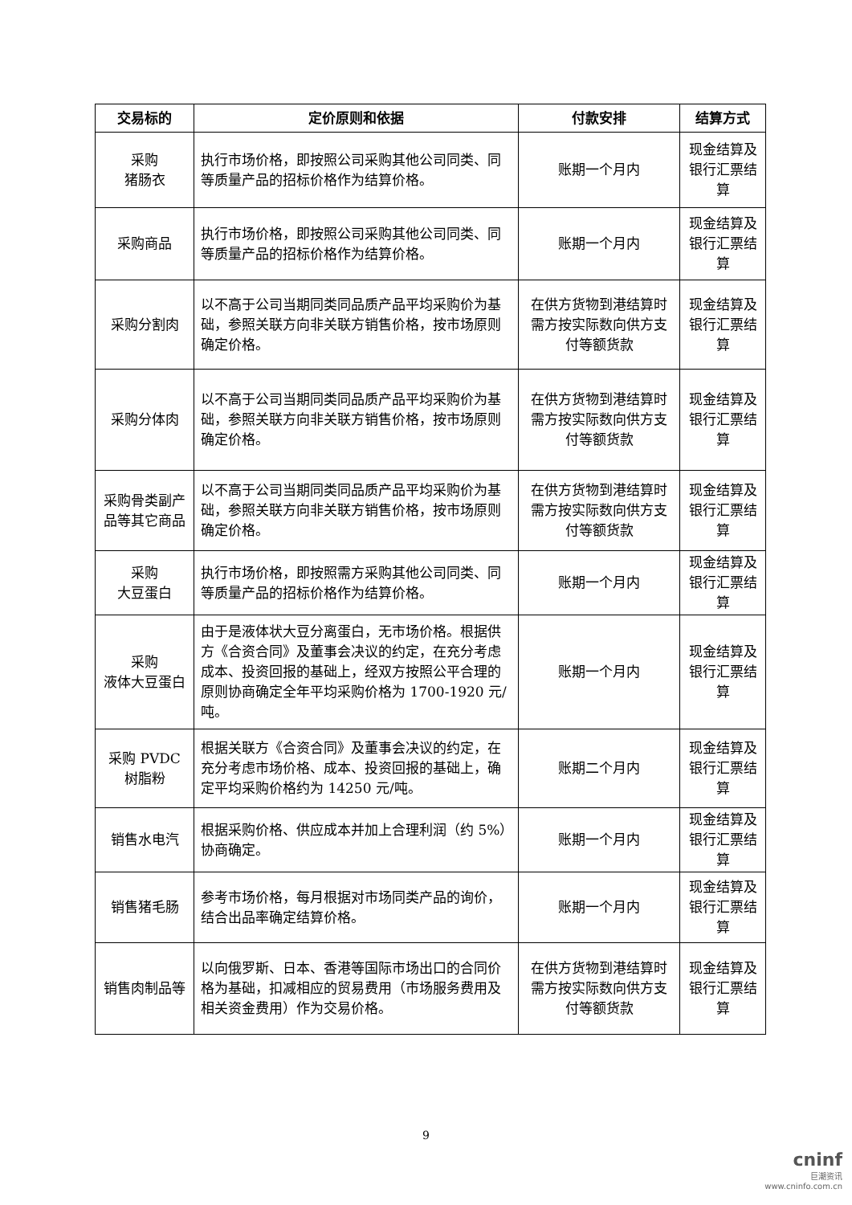| 交易标的 | 定价原则和依据 | 付款安排 | 结算方式 |
| --- | --- | --- | --- |
| 采购 猪肠衣 | 执行市场价格，即按照公司采购其他公司同类、同等质量产品的招标价格作为结算价格。 | 账期一个月内 | 现金结算及银行汇票结算 |
| 采购商品 | 执行市场价格，即按照公司采购其他公司同类、同等质量产品的招标价格作为结算价格。 | 账期一个月内 | 现金结算及银行汇票结算 |
| 采购分割肉 | 以不高于公司当期同类同品质产品平均采购价为基础，参照关联方向非关联方销售价格，按市场原则确定价格。 | 在供方货物到港结算时需方按实际数向供方支付等额货款 | 现金结算及银行汇票结算 |
| 采购分体肉 | 以不高于公司当期同类同品质产品平均采购价为基础，参照关联方向非关联方销售价格，按市场原则确定价格。 | 在供方货物到港结算时需方按实际数向供方支付等额货款 | 现金结算及银行汇票结算 |
| 采购骨类副产品等其它商品 | 以不高于公司当期同类同品质产品平均采购价为基础，参照关联方向非关联方销售价格，按市场原则确定价格。 | 在供方货物到港结算时需方按实际数向供方支付等额货款 | 现金结算及银行汇票结算 |
| 采购 大豆蛋白 | 执行市场价格，即按照需方采购其他公司同类、同等质量产品的招标价格作为结算价格。 | 账期一个月内 | 现金结算及银行汇票结算 |
| 采购 液体大豆蛋白 | 由于是液体状大豆分离蛋白，无市场价格。根据供方《合资合同》及董事会决议的约定，在充分考虑成本、投资回报的基础上，经双方按照公平合理的原则协商确定全年平均采购价格为 1700-1920 元/吨。 | 账期一个月内 | 现金结算及银行汇票结算 |
| 采购 PVDC 树脂粉 | 根据关联方《合资合同》及董事会决议的约定，在充分考虑市场价格、成本、投资回报的基础上，确定平均采购价格约为 14250 元/吨。 | 账期二个月内 | 现金结算及银行汇票结算 |
| 销售水电汽 | 根据采购价格、供应成本并加上合理利润（约 5%）协商确定。 | 账期一个月内 | 现金结算及银行汇票结算 |
| 销售猪毛肠 | 参考市场价格，每月根据对市场同类产品的询价，结合出品率确定结算价格。 | 账期一个月内 | 现金结算及银行汇票结算 |
| 销售肉制品等 | 以向俄罗斯、日本、香港等国际市场出口的合同价格为基础，扣减相应的贸易费用（市场服务费用及相关资金费用）作为交易价格。 | 在供方货物到港结算时需方按实际数向供方支付等额货款 | 现金结算及银行汇票结算 |
9
cninf
巨潮资讯
www.cninfo.com.cn